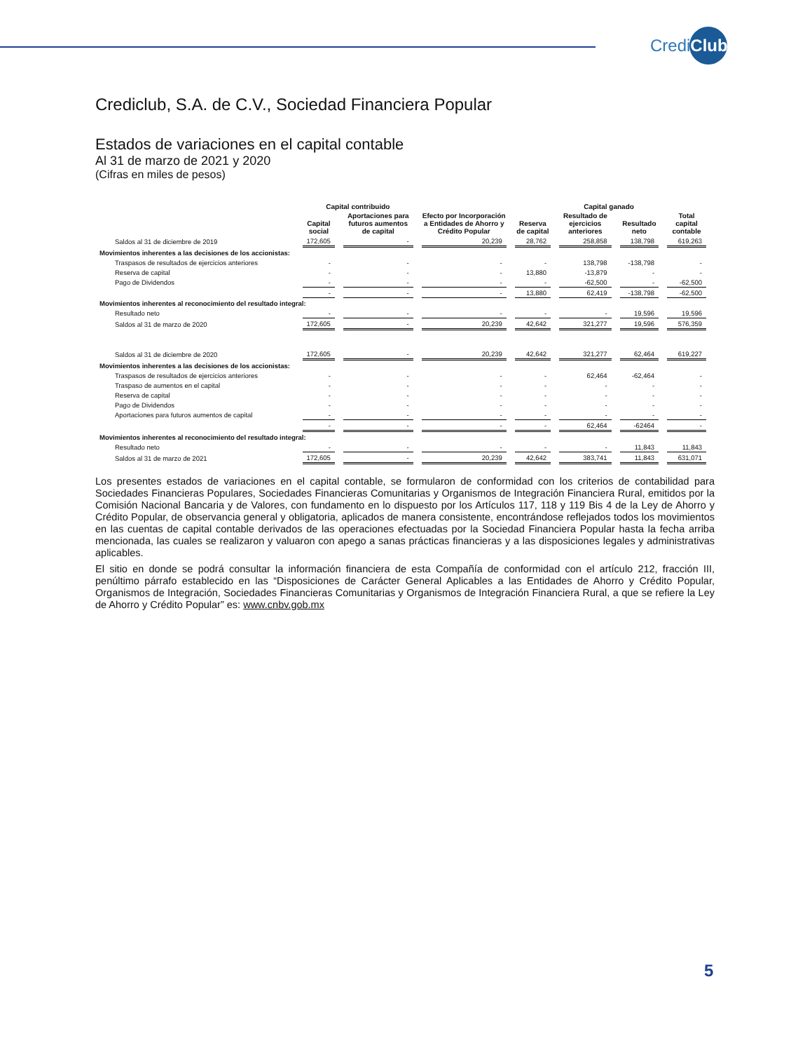CrediClub
Crediclub, S.A. de C.V., Sociedad Financiera Popular
Estados de variaciones en el capital contable
Al 31 de marzo de 2021 y 2020
(Cifras en miles de pesos)
| | Capital contribuido | | | | Capital ganado | | |
| --- | --- | --- | --- | --- | --- | --- | --- |
| | Capital social | Aportaciones para futuros aumentos de capital | Efecto por Incorporación a Entidades de Ahorro y Crédito Popular | Reserva de capital | Resultado de ejercicios anteriores | Resultado neto | Total capital contable |
| Saldos al 31 de diciembre de 2019 | 172,605 | - | 20,239 | 28,762 | 258,858 | 138,798 | 619,263 |
| Movimientos inherentes a las decisiones de los accionistas: | | | | | | | |
| Traspasos de resultados de ejercicios anteriores | - | - | - | - | 138,798 | -138,798 | - |
| Reserva de capital | - | - | - | 13,880 | -13,879 | - | - |
| Pago de Dividendos | - | - | - | - | -62,500 | - | -62,500 |
| | - | - | - | 13,880 | 62,419 | -138,798 | -62,500 |
| Movimientos inherentes al reconocimiento del resultado integral: | | | | | | | |
| Resultado neto | - | - | - | - | - | 19,596 | 19,596 |
| Saldos al 31 de marzo de 2020 | 172,605 | - | 20,239 | 42,642 | 321,277 | 19,596 | 576,359 |
| Saldos al 31 de diciembre de 2020 | 172,605 | - | 20,239 | 42,642 | 321,277 | 62,464 | 619,227 |
| Movimientos inherentes a las decisiones de los accionistas: | | | | | | | |
| Traspasos de resultados de ejercicios anteriores | - | - | - | - | 62,464 | -62,464 | - |
| Traspaso de aumentos en el capital | - | - | - | - | - | - | - |
| Reserva de capital | - | - | - | - | - | - | - |
| Pago de Dividendos | - | - | - | - | - | - | - |
| Aportaciones para futuros aumentos de capital | - | - | - | - | - | - | - |
| | - | - | - | - | 62,464 | -62464 | - |
| Movimientos inherentes al reconocimiento del resultado integral: | | | | | | | |
| Resultado neto | - | - | - | - | - | 11,843 | 11,843 |
| Saldos al 31 de marzo de 2021 | 172,605 | - | 20,239 | 42,642 | 383,741 | 11,843 | 631,071 |
Los presentes estados de variaciones en el capital contable, se formularon de conformidad con los criterios de contabilidad para Sociedades Financieras Populares, Sociedades Financieras Comunitarias y Organismos de Integración Financiera Rural, emitidos por la Comisión Nacional Bancaria y de Valores, con fundamento en lo dispuesto por los Artículos 117, 118 y 119 Bis 4 de la Ley de Ahorro y Crédito Popular, de observancia general y obligatoria, aplicados de manera consistente, encontrándose reflejados todos los movimientos en las cuentas de capital contable derivados de las operaciones efectuadas por la Sociedad Financiera Popular hasta la fecha arriba mencionada, las cuales se realizaron y valuaron con apego a sanas prácticas financieras y a las disposiciones legales y administrativas aplicables.
El sitio en donde se podrá consultar la información financiera de esta Compañía de conformidad con el artículo 212, fracción III, penúltimo párrafo establecido en las “Disposiciones de Carácter General Aplicables a las Entidades de Ahorro y Crédito Popular, Organismos de Integración, Sociedades Financieras Comunitarias y Organismos de Integración Financiera Rural, a que se refiere la Ley de Ahorro y Crédito Popular” es: www.cnbv.gob.mx
5